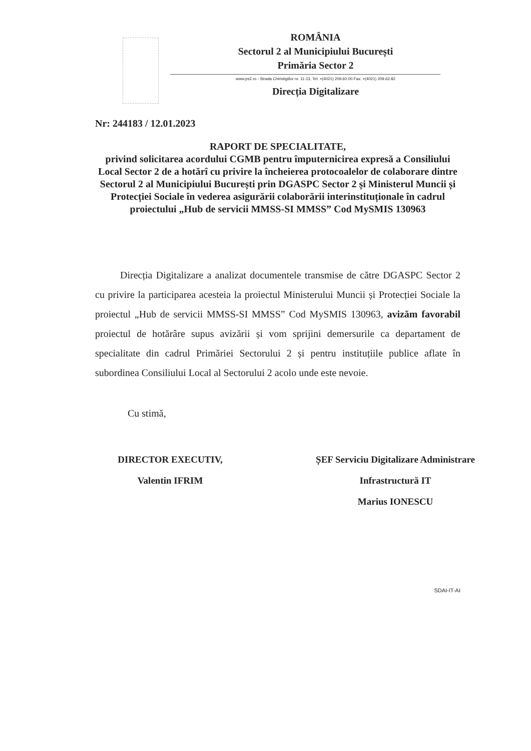ROMÂNIA
Sectorul 2 al Municipiului București
Primăria Sector 2
www.ps2.ro - Strada Chiristigiilor nr. 11-13, Tel: +(4021) 209.60.00 Fax: +(4021) 209.62.82
Direcția Digitalizare
Nr: 244183 / 12.01.2023
RAPORT DE SPECIALITATE,
privind solicitarea acordului CGMB pentru împuternicirea expresă a Consiliului Local Sector 2 de a hotărî cu privire la încheierea protocoalelor de colaborare dintre Sectorul 2 al Municipiului București prin DGASPC Sector 2 și Ministerul Muncii și Protecției Sociale în vederea asigurării colaborării interinstituționale în cadrul proiectului „Hub de servicii MMSS-SI MMSS” Cod MySMIS 130963
Direcția Digitalizare a analizat documentele transmise de către DGASPC Sector 2 cu privire la participarea acesteia la proiectul Ministerului Muncii și Protecției Sociale la proiectul „Hub de servicii MMSS-SI MMSS” Cod MySMIS 130963, avizăm favorabil proiectul de hotărâre supus avizării și vom sprijini demersurile ca departament de specialitate din cadrul Primăriei Sectorului 2 și pentru instituțiile publice aflate în subordinea Consiliului Local al Sectorului 2 acolo unde este nevoie.
Cu stimă,
DIRECTOR EXECUTIV,
Valentin IFRIM
ȘEF Serviciu Digitalizare Administrare
Infrastructură IT
Marius IONESCU
SDAI-IT-AI